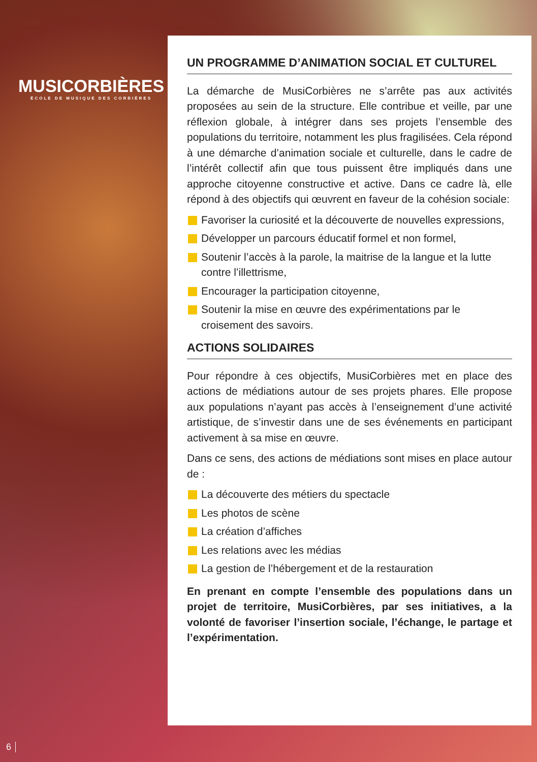MUSICORBIÈRES
ÉCOLE DE MUSIQUE DES CORBIÈRES
UN PROGRAMME D’ANIMATION SOCIAL ET CULTUREL
La démarche de MusiCorbières ne s’arrête pas aux activités proposées au sein de la structure. Elle contribue et veille, par une réflexion globale, à intégrer dans ses projets l’ensemble des populations du territoire, notamment les plus fragilisées. Cela répond à une démarche d’animation sociale et culturelle, dans le cadre de l’intérêt collectif afin que tous puissent être impliqués dans une approche citoyenne constructive et active. Dans ce cadre là, elle répond à des objectifs qui œuvrent en faveur de la cohésion sociale:
Favoriser la curiosité et la découverte de nouvelles expressions,
Développer un parcours éducatif formel et non formel,
Soutenir l’accès à la parole, la maitrise de la langue et la lutte contre l’illettrisme,
Encourager la participation citoyenne,
Soutenir la mise en œuvre des expérimentations par le croisement des savoirs.
ACTIONS SOLIDAIRES
Pour répondre à ces objectifs, MusiCorbières met en place des actions de médiations autour de ses projets phares. Elle propose aux populations n’ayant pas accès à l’enseignement d’une activité artistique, de s’investir dans une de ses événements en participant activement à sa mise en œuvre.
Dans ce sens, des actions de médiations sont mises en place autour de :
La découverte des métiers du spectacle
Les photos de scène
La création d’affiches
Les relations avec les médias
La gestion de l’hébergement et de la restauration
En prenant en compte l’ensemble des populations dans un projet de territoire, MusiCorbières, par ses initiatives, a la volonté de favoriser l’insertion sociale, l’échange, le partage et l’expérimentation.
6